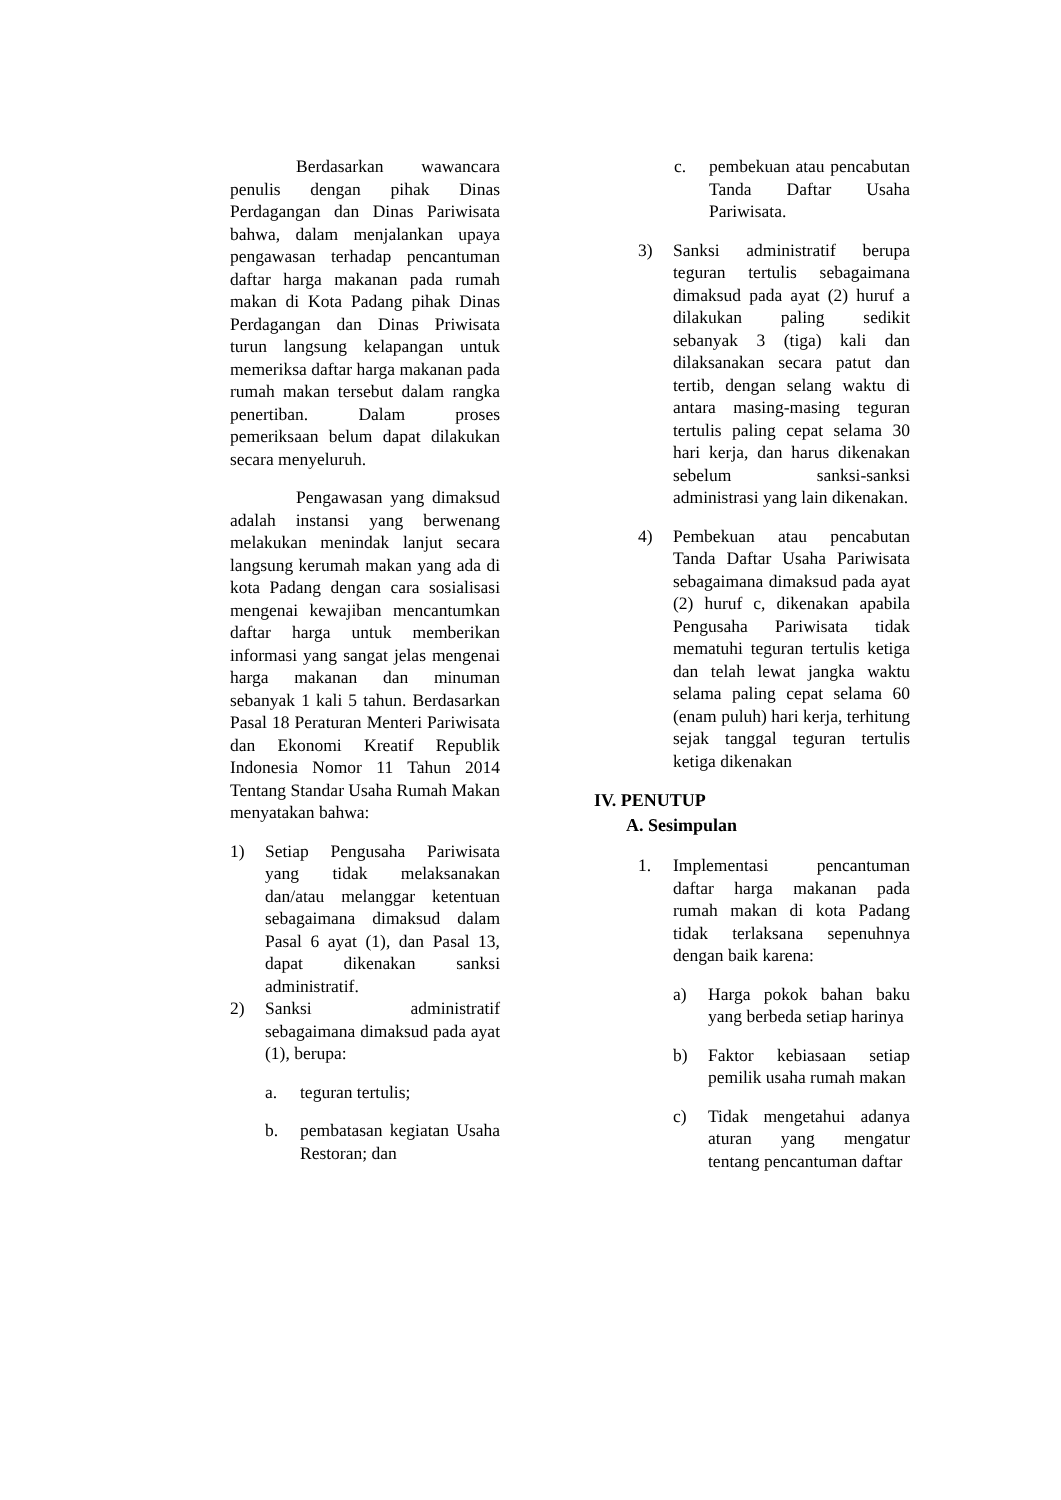Berdasarkan wawancara penulis dengan pihak Dinas Perdagangan dan Dinas Pariwisata bahwa, dalam menjalankan upaya pengawasan terhadap pencantuman daftar harga makanan pada rumah makan di Kota Padang pihak Dinas Perdagangan dan Dinas Priwisata turun langsung kelapangan untuk memeriksa daftar harga makanan pada rumah makan tersebut dalam rangka penertiban. Dalam proses pemeriksaan belum dapat dilakukan secara menyeluruh.
Pengawasan yang dimaksud adalah instansi yang berwenang melakukan menindak lanjut secara langsung kerumah makan yang ada di kota Padang dengan cara sosialisasi mengenai kewajiban mencantumkan daftar harga untuk memberikan informasi yang sangat jelas mengenai harga makanan dan minuman sebanyak 1 kali 5 tahun. Berdasarkan Pasal 18 Peraturan Menteri Pariwisata dan Ekonomi Kreatif Republik Indonesia Nomor 11 Tahun 2014 Tentang Standar Usaha Rumah Makan menyatakan bahwa:
1) Setiap Pengusaha Pariwisata yang tidak melaksanakan dan/atau melanggar ketentuan sebagaimana dimaksud dalam Pasal 6 ayat (1), dan Pasal 13, dapat dikenakan sanksi administratif.
2) Sanksi administratif sebagaimana dimaksud pada ayat (1), berupa:
a. teguran tertulis;
b. pembatasan kegiatan Usaha Restoran; dan
c. pembekuan atau pencabutan Tanda Daftar Usaha Pariwisata.
3) Sanksi administratif berupa teguran tertulis sebagaimana dimaksud pada ayat (2) huruf a dilakukan paling sedikit sebanyak 3 (tiga) kali dan dilaksanakan secara patut dan tertib, dengan selang waktu di antara masing-masing teguran tertulis paling cepat selama 30 hari kerja, dan harus dikenakan sebelum sanksi-sanksi administrasi yang lain dikenakan.
4) Pembekuan atau pencabutan Tanda Daftar Usaha Pariwisata sebagaimana dimaksud pada ayat (2) huruf c, dikenakan apabila Pengusaha Pariwisata tidak mematuhi teguran tertulis ketiga dan telah lewat jangka waktu selama paling cepat selama 60 (enam puluh) hari kerja, terhitung sejak tanggal teguran tertulis ketiga dikenakan
IV. PENUTUP
A. Sesimpulan
1. Implementasi pencantuman daftar harga makanan pada rumah makan di kota Padang tidak terlaksana sepenuhnya dengan baik karena:
a) Harga pokok bahan baku yang berbeda setiap harinya
b) Faktor kebiasaan setiap pemilik usaha rumah makan
c) Tidak mengetahui adanya aturan yang mengatur tentang pencantuman daftar